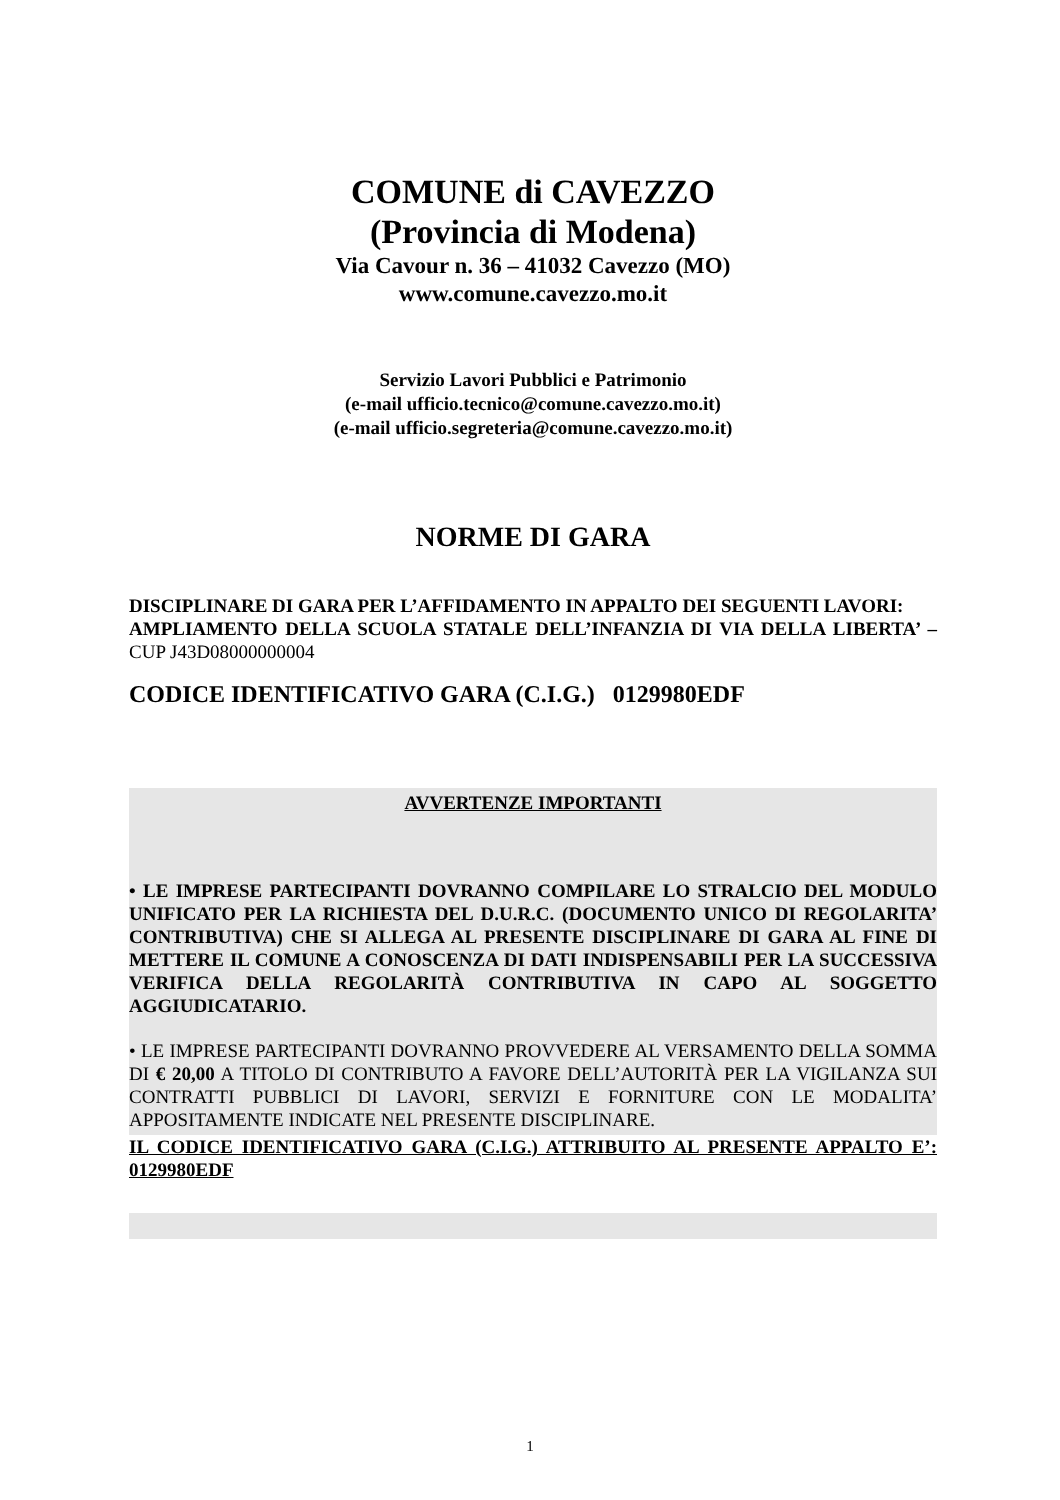COMUNE di CAVEZZO
(Provincia di Modena)
Via Cavour n. 36 – 41032 Cavezzo (MO)
www.comune.cavezzo.mo.it
Servizio Lavori Pubblici e Patrimonio
(e-mail ufficio.tecnico@comune.cavezzo.mo.it)
(e-mail ufficio.segreteria@comune.cavezzo.mo.it)
NORME DI GARA
DISCIPLINARE DI GARA PER L’AFFIDAMENTO IN APPALTO DEI SEGUENTI LAVORI:
AMPLIAMENTO DELLA SCUOLA STATALE DELL’INFANZIA DI VIA DELLA LIBERTA’ – CUP J43D08000000004
CODICE IDENTIFICATIVO GARA (C.I.G.) 0129980EDF
AVVERTENZE IMPORTANTI
• LE IMPRESE PARTECIPANTI DOVRANNO COMPILARE LO STRALCIO DEL MODULO UNIFICATO PER LA RICHIESTA DEL D.U.R.C. (DOCUMENTO UNICO DI REGOLARITA’ CONTRIBUTIVA) CHE SI ALLEGA AL PRESENTE DISCIPLINARE DI GARA AL FINE DI METTERE IL COMUNE A CONOSCENZA DI DATI INDISPENSABILI PER LA SUCCESSIVA VERIFICA DELLA REGOLARITÀ CONTRIBUTIVA IN CAPO AL SOGGETTO AGGIUDICATARIO.
• LE IMPRESE PARTECIPANTI DOVRANNO PROVVEDERE AL VERSAMENTO DELLA SOMMA DI € 20,00 A TITOLO DI CONTRIBUTO A FAVORE DELL’AUTORITÀ PER LA VIGILANZA SUI CONTRATTI PUBBLICI DI LAVORI, SERVIZI E FORNITURE CON LE MODALITA’ APPOSITAMENTE INDICATE NEL PRESENTE DISCIPLINARE.
IL CODICE IDENTIFICATIVO GARA (C.I.G.) ATTRIBUITO AL PRESENTE APPALTO E’: 0129980EDF
1